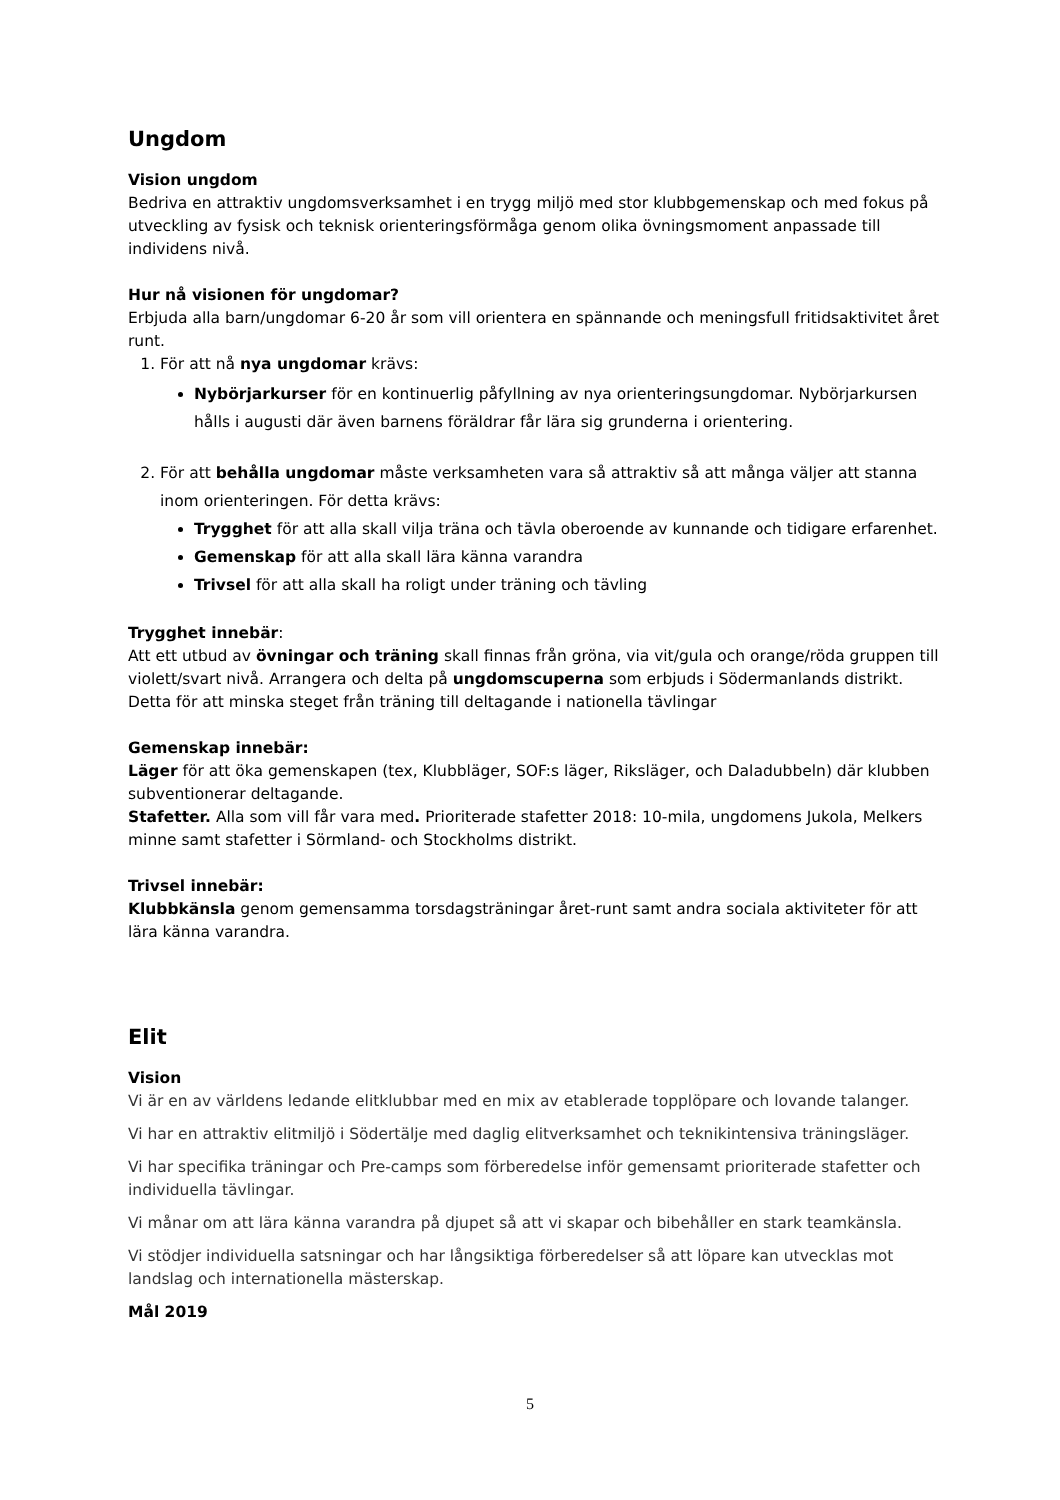Ungdom
Vision ungdom
Bedriva en attraktiv ungdomsverksamhet i en trygg miljö med stor klubbgemenskap och med fokus på utveckling av fysisk och teknisk orienteringsförmåga genom olika övningsmoment anpassade till individens nivå.
Hur nå visionen för ungdomar?
Erbjuda alla barn/ungdomar 6-20 år som vill orientera en spännande och meningsfull fritidsaktivitet året runt.
1. För att nå nya ungdomar krävs:
Nybörjarkurser för en kontinuerlig påfyllning av nya orienteringsungdomar. Nybörjarkursen hålls i augusti där även barnens föräldrar får lära sig grunderna i orientering.
2. För att behålla ungdomar måste verksamheten vara så attraktiv så att många väljer att stanna inom orienteringen. För detta krävs:
Trygghet för att alla skall vilja träna och tävla oberoende av kunnande och tidigare erfarenhet.
Gemenskap för att alla skall lära känna varandra
Trivsel för att alla skall ha roligt under träning och tävling
Trygghet innebär:
Att ett utbud av övningar och träning skall finnas från gröna, via vit/gula och orange/röda gruppen till violett/svart nivå. Arrangera och delta på ungdomscuperna som erbjuds i Södermanlands distrikt. Detta för att minska steget från träning till deltagande i nationella tävlingar
Gemenskap innebär:
Läger för att öka gemenskapen (tex, Klubbläger, SOF:s läger, Riksläger, och Daladubbeln) där klubben subventionerar deltagande.
Stafetter. Alla som vill får vara med. Prioriterade stafetter 2018: 10-mila, ungdomens Jukola, Melkers minne samt stafetter i Sörmland- och Stockholms distrikt.
Trivsel innebär:
Klubbkänsla genom gemensamma torsdagsträningar året-runt samt andra sociala aktiviteter för att lära känna varandra.
Elit
Vision
Vi är en av världens ledande elitklubbar med en mix av etablerade topplöpare och lovande talanger.
Vi har en attraktiv elitmiljö i Södertälje med daglig elitverksamhet och teknikintensiva träningsläger.
Vi har specifika träningar och Pre-camps som förberedelse inför gemensamt prioriterade stafetter och individuella tävlingar.
Vi månar om att lära känna varandra på djupet så att vi skapar och bibehåller en stark teamkänsla.
Vi stödjer individuella satsningar och har långsiktiga förberedelser så att löpare kan utvecklas mot landslag och internationella mästerskap.
Mål 2019
5